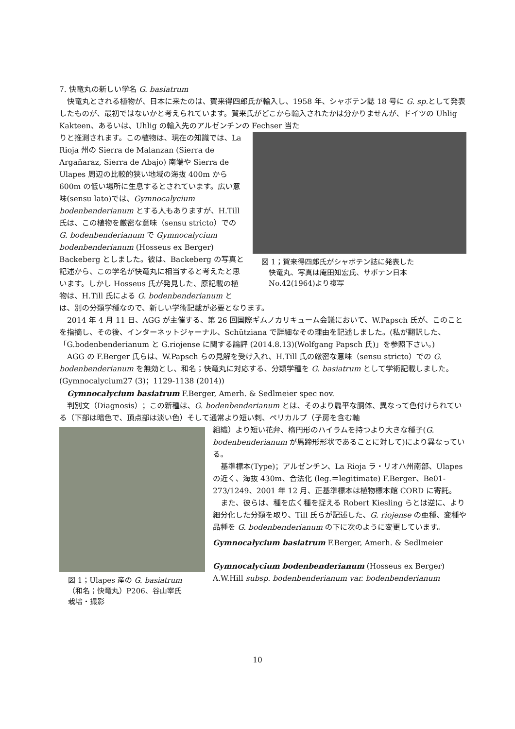7. 快竜丸の新しい学名 G. basiatrum
快竜丸とされる植物が、日本に来たのは、賀来得四郎氏が輸入し、1958 年、シャボテン誌 18 号に G. sp. として発表したものが、最初ではないかと考えられています。賀来氏がどこから輸入されたかは分かりませんが、ドイツの Uhlig Kakteen、あるいは、Uhlig の輸入先のアルゼンチンの Fechser 当た
図 1；賀来得四郎氏がシャボテン誌に発表した
　快竜丸、写真は庵田知宏氏、サボテン日本
　No.42(1964)より複写
りと推測されます。この植物は、現在の知識では、La Rioja 州の Sierra de Malanzan (Sierra de Argañaraz, Sierra de Abajo) 南端や Sierra de Ulapes 周辺の比較的狭い地域の海抜 400m から 600m の低い場所に生息するとされています。広い意味(sensu lato)では、Gymnocalycium bodenbenderianum とする人もありますが、H.Till 氏は、この植物を厳密な意味（sensu stricto）での G. bodenbenderianum で Gymnocalycium bodenbenderianum (Hosseus ex Berger) Backeberg としました。彼は、Backeberg の写真と記述から、この学名が快竜丸に相当すると考えたと思います。しかし Hosseus 氏が発見した、原記載の植物は、H.Till 氏による G. bodenbenderianum とは、別の分類学種なので、新しい学術記載が必要となります。
2014 年 4 月 11 日、AGG が主催する、第 26 回国際ギムノカリキューム会議において、W.Papsch 氏が、このことを指摘し、その後、インターネットジャーナル、Schütziana で詳細なその理由を記述しました。(私が翻訳した、「G.bodenbenderianum と G.riojense に関する論評 (2014.8.13)(Wolfgang Papsch 氏)」を参照下さい。)
AGG の F.Berger 氏らは、W.Papsch らの見解を受け入れ、H.Till 氏の厳密な意味（sensu stricto）での G. bodenbenderianum を無効とし、和名；快竜丸に対応する、分類学種を G. basiatrum として学術記載しました。(Gymnocalycium27 (3)；1129-1138 (2014))
Gymnocalycium basiatrum F.Berger, Amerh. & Sedlmeier spec nov.
判別文（Diagnosis）；この新種は、G. bodenbenderianum とは、そのより扁平な胴体、異なって色付けられている（下部は暗色で、頂点部は淡い色）そして通常より短い刺、ペリカルプ（子房を含む軸
図 1；Ulapes 産の G. basiatrum
（和名；快竜丸）P206、谷山宰氏
栽培・撮影
組織）より短い花弁、楕円形のハイラムを持つより大きな種子(G. bodenbenderianum が馬蹄形形状であることに対して)により異なっている。
基準標本(Type)；アルゼンチン、La Rioja ラ・リオハ州南部、Ulapes の近く、海抜 430m、合法化 (leg.＝legitimate) F.Berger、Be01-273/1249、2001 年 12 月、正基準標本は植物標本館 CORD に寄託。
また、彼らは、種を広く種を捉える Robert Kiesling らとは逆に、より細分化した分類を取り、Till 氏らが記述した、G. riojense の亜種、変種や品種を G. bodenbenderianum の下に次のように変更しています。
Gymnocalycium basiatrum F.Berger, Amerh. & Sedlmeier
Gymnocalycium bodenbenderianum (Hosseus ex Berger) A.W.Hill subsp. bodenbenderianum var. bodenbenderianum
10